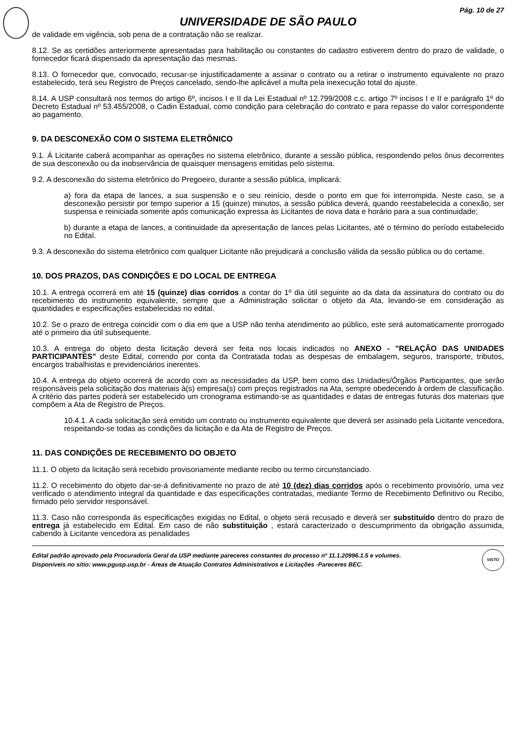Pág. 10 de 27
UNIVERSIDADE DE SÃO PAULO
de validade em vigência, sob pena de a contratação não se realizar.
8.12. Se as certidões anteriormente apresentadas para habilitação ou constantes do cadastro estiverem dentro do prazo de validade, o fornecedor ficará dispensado da apresentação das mesmas.
8.13. O fornecedor que, convocado, recusar-se injustificadamente a assinar o contrato ou a retirar o instrumento equivalente no prazo estabelecido, terá seu Registro de Preços cancelado, sendo-lhe aplicável a multa pela inexecução total do ajuste.
8.14. A USP consultará nos termos do artigo 6º, incisos I e II da Lei Estadual nº 12.799/2008 c.c. artigo 7º incisos I e II e parágrafo 1º do Decreto Estadual nº 53.455/2008, o Cadin Estadual, como condição para celebração do contrato e para repasse do valor correspondente ao pagamento.
9. DA DESCONEXÃO COM O SISTEMA ELETRÔNICO
9.1. À Licitante caberá acompanhar as operações no sistema eletrônico, durante a sessão pública, respondendo pelos ônus decorrentes de sua desconexão ou da inobservância de quaisquer mensagens emitidas pelo sistema.
9.2. A desconexão do sistema eletrônico do Pregoeiro, durante a sessão pública, implicará:
a) fora da etapa de lances, a sua suspensão e o seu reinício, desde o ponto em que foi interrompida. Neste caso, se a desconexão persistir por tempo superior a 15 (quinze) minutos, a sessão pública deverá, quando reestabelecida a conexão, ser suspensa e reiniciada somente após comunicação expressa às Licitantes de nova data e horário para a sua continuidade;
b) durante a etapa de lances, a continuidade da apresentação de lances pelas Licitantes, até o término do período estabelecido no Edital.
9.3. A desconexão do sistema eletrônico com qualquer Licitante não prejudicará a conclusão válida da sessão pública ou do certame.
10. DOS PRAZOS, DAS CONDIÇÕES E DO LOCAL DE ENTREGA
10.1. A entrega ocorrerá em até 15 (quinze) dias corridos a contar do 1º dia útil seguinte ao da data da assinatura do contrato ou do recebimento do instrumento equivalente, sempre que a Administração solicitar o objeto da Ata, levando-se em consideração as quantidades e especificações estabelecidas no edital.
10.2. Se o prazo de entrega coincidir com o dia em que a USP não tenha atendimento ao público, este será automaticamente prorrogado até o primeiro dia útil subsequente.
10.3. A entrega do objeto desta licitação deverá ser feita nos locais indicados no ANEXO - "RELAÇÃO DAS UNIDADES PARTICIPANTES" deste Edital, correndo por conta da Contratada todas as despesas de embalagem, seguros, transporte, tributos, encargos trabalhistas e previdenciários inerentes.
10.4. A entrega do objeto ocorrerá de acordo com as necessidades da USP, bem como das Unidades/Órgãos Participantes, que serão responsáveis pela solicitação dos materiais à(s) empresa(s) com preços registrados na Ata, sempre obedecendo à ordem de classificação. A critério das partes poderá ser estabelecido um cronograma estimando-se as quantidades e datas de entregas futuras dos materiais que compõem a Ata de Registro de Preços.
10.4.1. A cada solicitação será emitido um contrato ou instrumento equivalente que deverá ser assinado pela Licitante vencedora, respeitando-se todas as condições da licitação e da Ata de Registro de Preços.
11. DAS CONDIÇÕES DE RECEBIMENTO DO OBJETO
11.1. O objeto da licitação será recebido provisoriamente mediante recibo ou termo circunstanciado.
11.2. O recebimento do objeto dar-se-á definitivamente no prazo de até 10 (dez) dias corridos após o recebimento provisório, uma vez verificado o atendimento integral da quantidade e das especificações contratadas, mediante Termo de Recebimento Definitivo ou Recibo, firmado pelo servidor responsável.
11.3. Caso não corresponda às especificações exigidas no Edital, o objeto será recusado e deverá ser substituído dentro do prazo de entrega já estabelecido em Edital. Em caso de não substituição , estará caracterizado o descumprimento da obrigação assumida, cabendo à Licitante vencedora as penalidades
Edital padrão aprovado pela Procuradoria Geral da USP mediante pareceres constantes do processo nº 11.1.20996.1.5 e volumes.
Disponíveis no sítio: www.pgusp.usp.br - Áreas de Atuação Contratos Administrativos e Licitações -Pareceres BEC.
VISTO